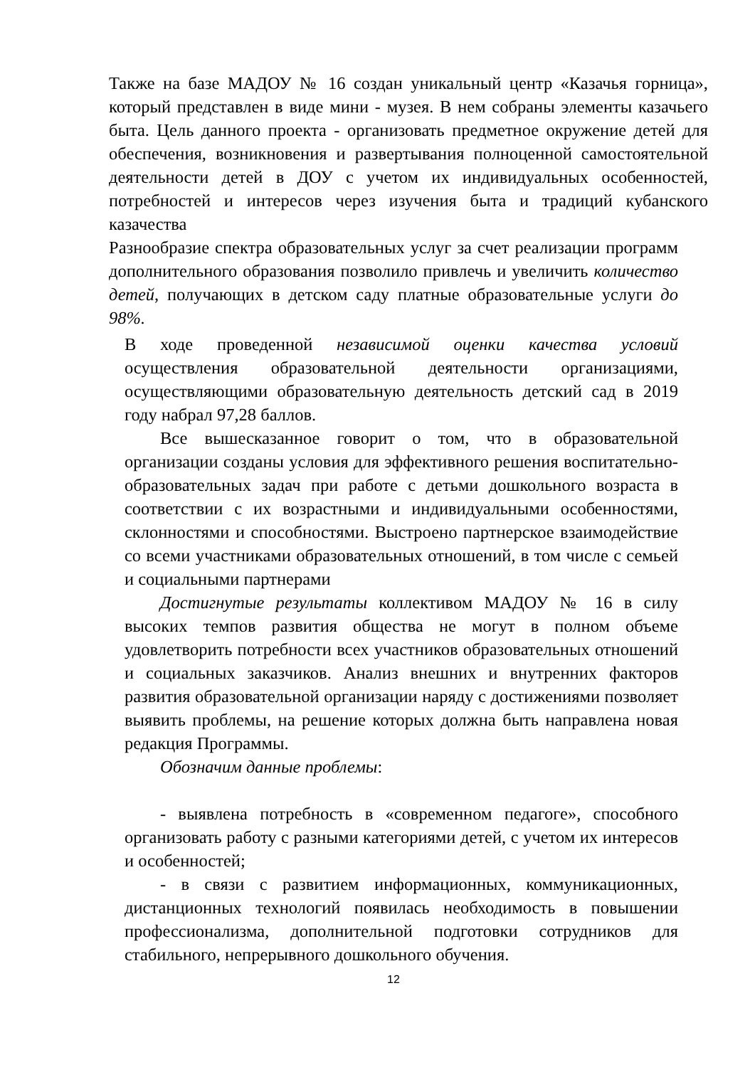Также на базе МАДОУ № 16 создан уникальный центр «Казачья горница», который представлен в виде мини - музея. В нем собраны элементы казачьего быта. Цель данного проекта - организовать предметное окружение детей для обеспечения, возникновения и развертывания полноценной самостоятельной деятельности детей в ДОУ с учетом их индивидуальных особенностей, потребностей и интересов через изучения быта и традиций кубанского казачества
Разнообразие спектра образовательных услуг за счет реализации программ дополнительного образования позволило привлечь и увеличить количество детей, получающих в детском саду платные образовательные услуги до 98%.
В ходе проведенной независимой оценки качества условий осуществления образовательной деятельности организациями, осуществляющими образовательную деятельность детский сад в 2019 году набрал 97,28 баллов.
Все вышесказанное говорит о том, что в образовательной организации созданы условия для эффективного решения воспитательно- образовательных задач при работе с детьми дошкольного возраста в соответствии с их возрастными и индивидуальными особенностями, склонностями и способностями. Выстроено партнерское взаимодействие со всеми участниками образовательных отношений, в том числе с семьей и социальными партнерами
Достигнутые результаты коллективом МАДОУ № 16 в силу высоких темпов развития общества не могут в полном объеме удовлетворить потребности всех участников образовательных отношений и социальных заказчиков. Анализ внешних и внутренних факторов развития образовательной организации наряду с достижениями позволяет выявить проблемы, на решение которых должна быть направлена новая редакция Программы.
Обозначим данные проблемы:
- выявлена потребность в «современном педагоге», способного организовать работу с разными категориями детей, с учетом их интересов и особенностей;
- в связи с развитием информационных, коммуникационных, дистанционных технологий появилась необходимость в повышении профессионализма, дополнительной подготовки сотрудников для стабильного, непрерывного дошкольного обучения.
12